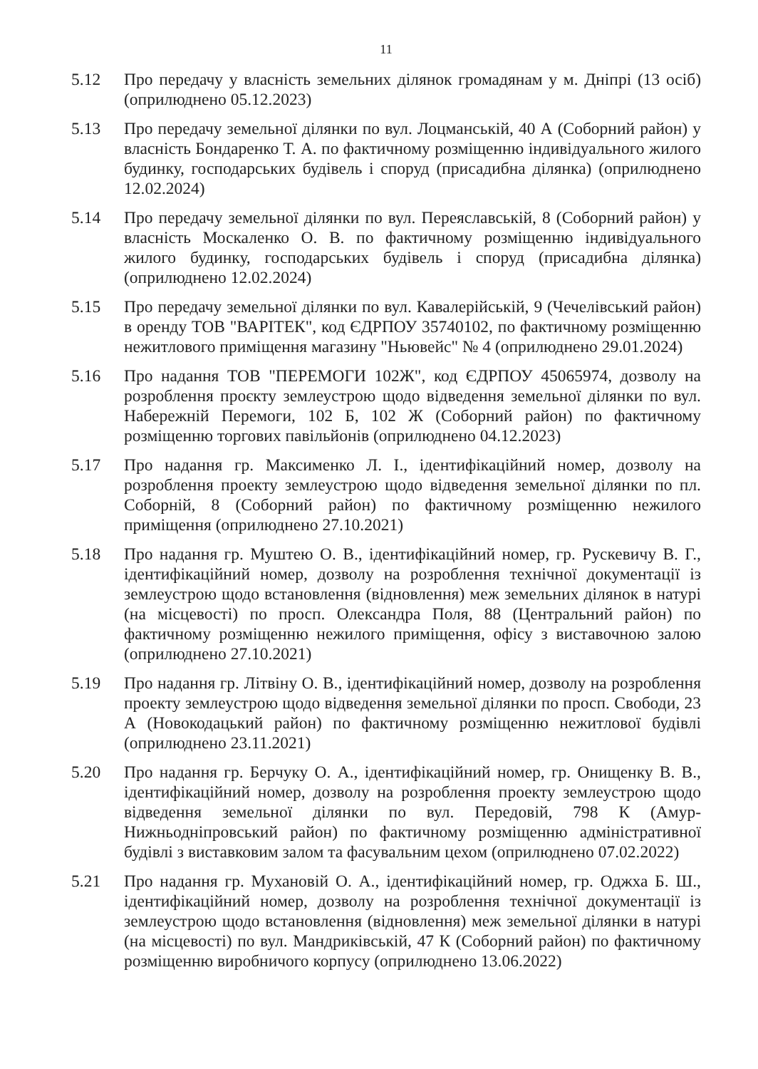11
5.12 Про передачу у власність земельних ділянок громадянам у м. Дніпрі (13 осіб) (оприлюднено 05.12.2023)
5.13 Про передачу земельної ділянки по вул. Лоцманській, 40 А (Соборний район) у власність Бондаренко Т. А. по фактичному розміщенню індивідуального жилого будинку, господарських будівель і споруд (присадибна ділянка) (оприлюднено 12.02.2024)
5.14 Про передачу земельної ділянки по вул. Переяславській, 8 (Соборний район) у власність Москаленко О. В. по фактичному розміщенню індивідуального жилого будинку, господарських будівель і споруд (присадибна ділянка) (оприлюднено 12.02.2024)
5.15 Про передачу земельної ділянки по вул. Кавалерійській, 9 (Чечелівський район) в оренду ТОВ "ВАРІТЕК", код ЄДРПОУ 35740102, по фактичному розміщенню нежитлового приміщення магазину "Ньювейс" № 4 (оприлюднено 29.01.2024)
5.16 Про надання ТОВ "ПЕРЕМОГИ 102Ж", код ЄДРПОУ 45065974, дозволу на розроблення проєкту землеустрою щодо відведення земельної ділянки по вул. Набережній Перемоги, 102 Б, 102 Ж (Соборний район) по фактичному розміщенню торгових павільйонів (оприлюднено 04.12.2023)
5.17 Про надання гр. Максименко Л. І., ідентифікаційний номер, дозволу на розроблення проекту землеустрою щодо відведення земельної ділянки по пл. Соборній, 8 (Соборний район) по фактичному розміщенню нежилого приміщення (оприлюднено 27.10.2021)
5.18 Про надання гр. Муштею О. В., ідентифікаційний номер, гр. Рускевичу В. Г., ідентифікаційний номер, дозволу на розроблення технічної документації із землеустрою щодо встановлення (відновлення) меж земельних ділянок в натурі (на місцевості) по просп. Олександра Поля, 88 (Центральний район) по фактичному розміщенню нежилого приміщення, офісу з виставочною залою (оприлюднено 27.10.2021)
5.19 Про надання гр. Літвіну О. В., ідентифікаційний номер, дозволу на розроблення проекту землеустрою щодо відведення земельної ділянки по просп. Свободи, 23 А (Новокодацький район) по фактичному розміщенню нежитлової будівлі (оприлюднено 23.11.2021)
5.20 Про надання гр. Берчуку О. А., ідентифікаційний номер, гр. Онищенку В. В., ідентифікаційний номер, дозволу на розроблення проекту землеустрою щодо відведення земельної ділянки по вул. Передовій, 798 К (Амур-Нижньодніпровський район) по фактичному розміщенню адміністративної будівлі з виставковим залом та фасувальним цехом (оприлюднено 07.02.2022)
5.21 Про надання гр. Мухановій О. А., ідентифікаційний номер, гр. Оджха Б. Ш., ідентифікаційний номер, дозволу на розроблення технічної документації із землеустрою щодо встановлення (відновлення) меж земельної ділянки в натурі (на місцевості) по вул. Мандриківській, 47 К (Соборний район) по фактичному розміщенню виробничого корпусу (оприлюднено 13.06.2022)